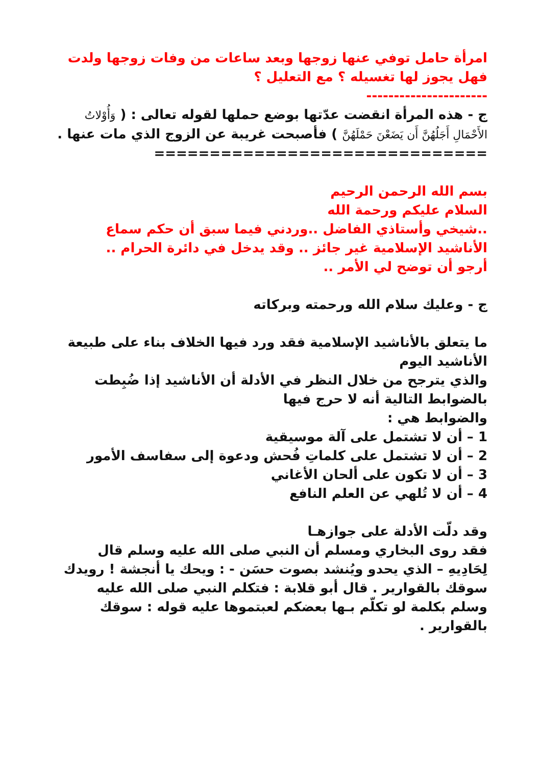امرأة حامل توفي عنها زوجها وبعد ساعات من وفات زوجها ولدت فهل يجوز لها تغسيله ؟ مع التعليل ؟
----------------------
ج - هذه المرأة انقضت عدّتها بوضع حملها لقوله تعالى : ( وَأُوْلاتُ الأَحْمَالِ أَجَلُهُنَّ أَن يَضَعْنَ حَمْلَهُنَّ ) فأصبحت غريبة عن الزوج الذي مات عنها .
==============================
بسم الله الرحمن الرحيم
السلام عليكم ورحمة الله
..شيخي وأستاذي الفاضل ..وردني فيما سبق أن حكم سماع الأناشيد الإسلامية غير جائز .. وقد يدخل في دائرة الحرام ..
أرجو أن توضح لي الأمر ..
ج - وعليك سلام الله ورحمته وبركاته
ما يتعلق بالأناشيد الإسلامية فقد ورد فيها الخلاف بناء على طبيعة الأناشيد اليوم
والذي يترجح من خلال النظر في الأدلة أن الأناشيد إذا ضُبِطت بالضوابط التالية أنه لا حرج فيها
والضوابط هي :
1 – أن لا تشتمل على آلة موسيقية
2 – أن لا تشتمل على كلماتِ فُحش ودعوة إلى سفاسف الأمور
3 – أن لا تكون على ألحان الأغاني
4 – أن لا تُلهي عن العلم النافع
وقد دلّت الأدلة على جوازهـا
فقد روى البخاري ومسلم أن النبي صلى الله عليه وسلم قال لِحَادِيهِ – الذي يحدو ويُنشد بصوت حسَن - : ويحك يا أنجشة ! رويدك سوقك بالقوارير . قال أبو قلابة : فتكلم النبي صلى الله عليه وسلم بكلمة لو تكلّم بـها بعضكم لعبتموها عليه قوله : سوقك بالقوارير .